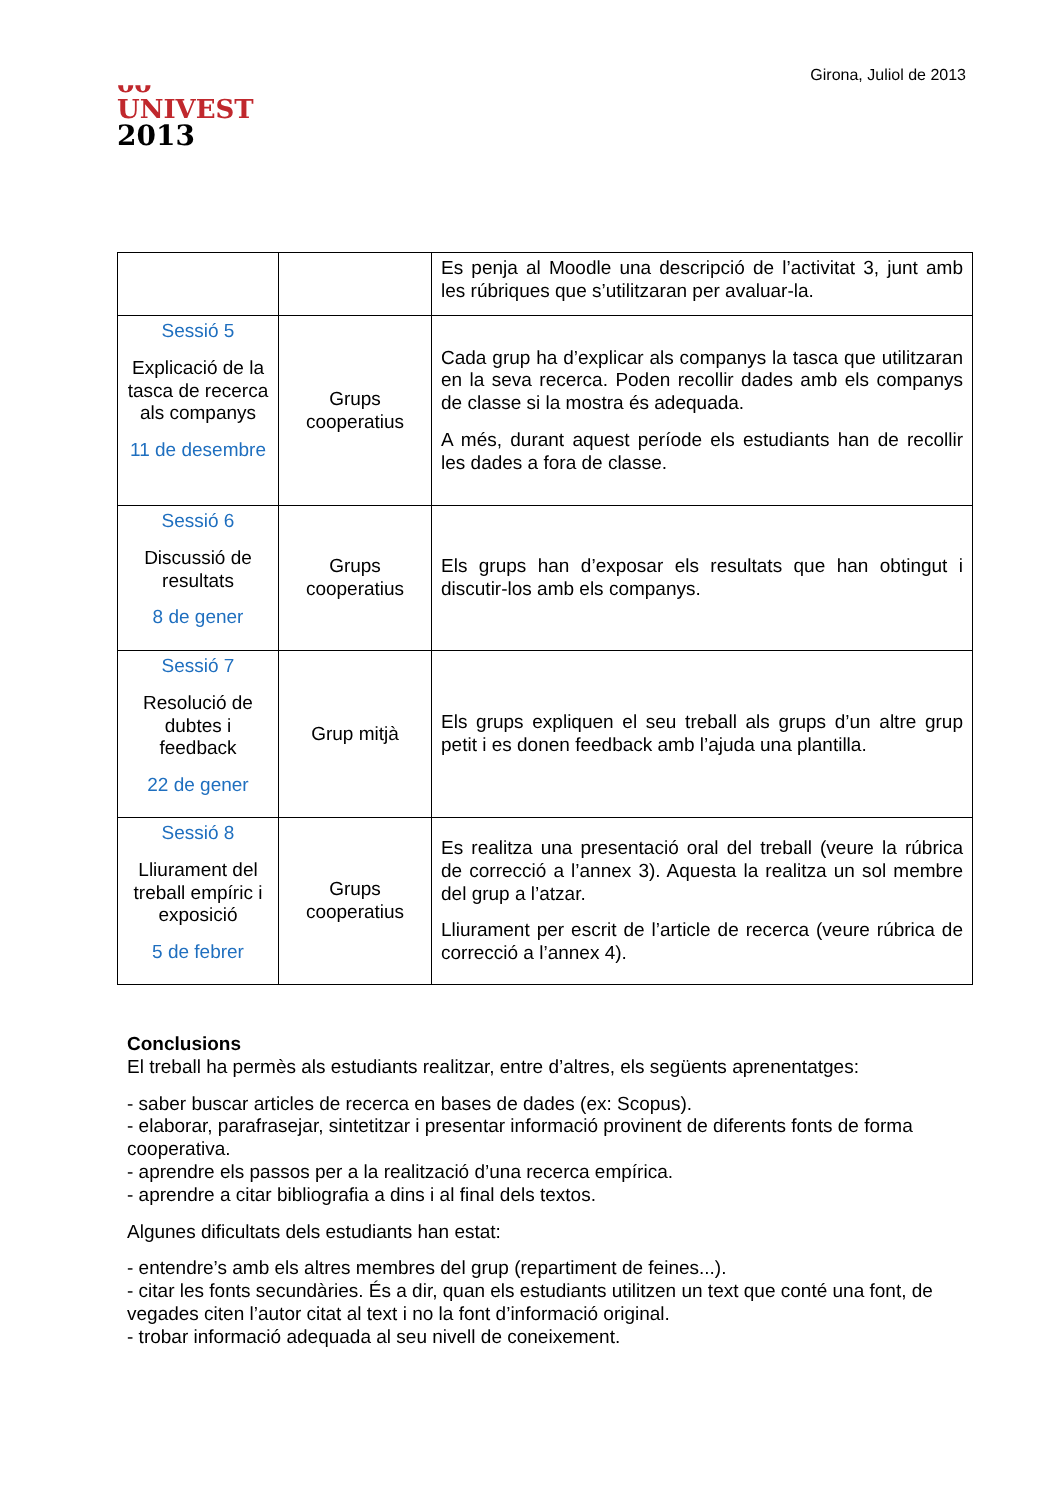ᴗᴗ
UNIVEST
2013
Girona, Juliol de 2013
| | | Es penja al Moodle una descripció de l’activitat 3, junt amb les rúbriques que s’utilitzaran per avaluar-la. |
| Sessió 5 Explicació de la tasca de recerca als companys 11 de desembre | Grups cooperatius | Cada grup ha d’explicar als companys la tasca que utilitzaran en la seva recerca. Poden recollir dades amb els companys de classe si la mostra és adequada. A més, durant aquest període els estudiants han de recollir les dades a fora de classe. |
| Sessió 6 Discussió de resultats 8 de gener | Grups cooperatius | Els grups han d’exposar els resultats que han obtingut i discutir-los amb els companys. |
| Sessió 7 Resolució de dubtes i feedback 22 de gener | Grup mitjà | Els grups expliquen el seu treball als grups d’un altre grup petit i es donen feedback amb l’ajuda una plantilla. |
| Sessió 8 Lliurament del treball empíric i exposició 5 de febrer | Grups cooperatius | Es realitza una presentació oral del treball (veure la rúbrica de correcció a l’annex 3). Aquesta la realitza un sol membre del grup a l’atzar. Lliurament per escrit de l’article de recerca (veure rúbrica de correcció a l’annex 4). |
Conclusions
El treball ha permès als estudiants realitzar, entre d’altres, els següents aprenentatges:
- saber buscar articles de recerca en bases de dades (ex: Scopus).
- elaborar, parafrasejar, sintetitzar i presentar informació provinent de diferents fonts de forma cooperativa.
- aprendre els passos per a la realització d’una recerca empírica.
- aprendre a citar bibliografia a dins i al final dels textos.
Algunes dificultats dels estudiants han estat:
- entendre’s amb els altres membres del grup (repartiment de feines...).
- citar les fonts secundàries. És a dir, quan els estudiants utilitzen un text que conté una font, de vegades citen l’autor citat al text i no la font d’informació original.
- trobar informació adequada al seu nivell de coneixement.